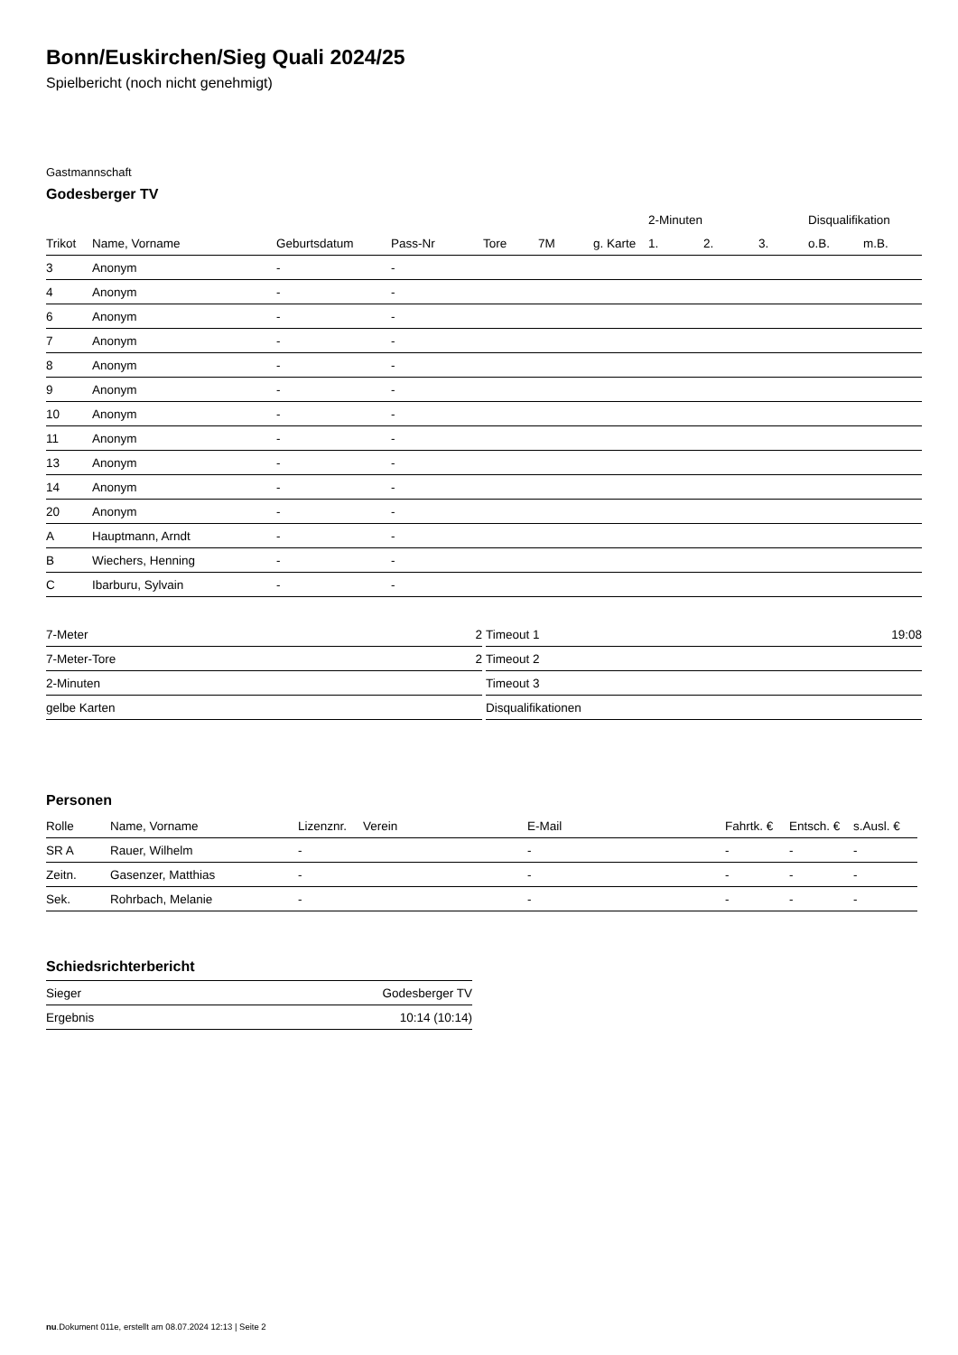Bonn/Euskirchen/Sieg Quali 2024/25
Spielbericht (noch nicht genehmigt)
Gastmannschaft
Godesberger TV
| | | | | | | | 2-Minuten | | | Disqualifikation | |
| --- | --- | --- | --- | --- | --- | --- | --- | --- | --- | --- | --- |
| Trikot | Name, Vorname | Geburtsdatum | Pass-Nr | Tore | 7M | g. Karte | 1. | 2. | 3. | o.B. | m.B. |
| 3 | Anonym | - | - | | | | | | | | |
| 4 | Anonym | - | - | | | | | | | | |
| 6 | Anonym | - | - | | | | | | | | |
| 7 | Anonym | - | - | | | | | | | | |
| 8 | Anonym | - | - | | | | | | | | |
| 9 | Anonym | - | - | | | | | | | | |
| 10 | Anonym | - | - | | | | | | | | |
| 11 | Anonym | - | - | | | | | | | | |
| 13 | Anonym | - | - | | | | | | | | |
| 14 | Anonym | - | - | | | | | | | | |
| 20 | Anonym | - | - | | | | | | | | |
| A | Hauptmann, Arndt | - | - | | | | | | | | |
| B | Wiechers, Henning | - | - | | | | | | | | |
| C | Ibarburu, Sylvain | - | - | | | | | | | | |
| 7-Meter | 2 |
| 7-Meter-Tore | 2 |
| 2-Minuten | |
| gelbe Karten | |
| Timeout 1 | 19:08 |
| Timeout 2 | |
| Timeout 3 | |
| Disqualifikationen | |
Personen
| Rolle | Name, Vorname | Lizenznr. | Verein | E-Mail | Fahrtk. € | Entsch. € | s.Ausl. € |
| --- | --- | --- | --- | --- | --- | --- | --- |
| SR A | Rauer, Wilhelm | - | | - | - | - | - |
| Zeitn. | Gasenzer, Matthias | - | | - | - | - | - |
| Sek. | Rohrbach, Melanie | - | | - | - | - | - |
Schiedsrichterbericht
| Sieger | Godesberger TV |
| Ergebnis | 10:14 (10:14) |
nu.Dokument 011e, erstellt am 08.07.2024 12:13 | Seite 2